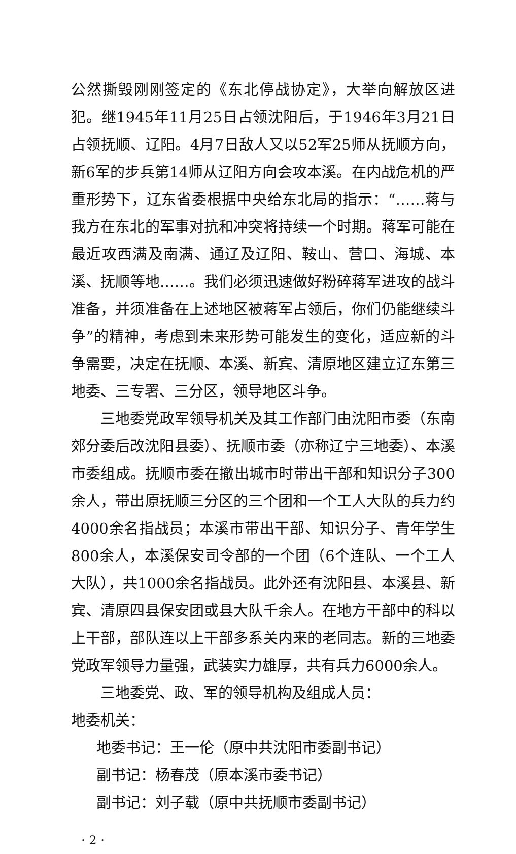公然撕毁刚刚签定的《东北停战协定》，大举向解放区进犯。继1945年11月25日占领沈阳后，于1946年3月21日占领抚顺、辽阳。4月7日敌人又以52军25师从抚顺方向，新6军的步兵第14师从辽阳方向会攻本溪。在内战危机的严重形势下，辽东省委根据中央给东北局的指示：“……蒋与我方在东北的军事对抗和冲突将持续一个时期。蒋军可能在最近攻西满及南满、通辽及辽阳、鞍山、营口、海城、本溪、抚顺等地……。我们必须迅速做好粉碎蒋军进攻的战斗准备，并须准备在上述地区被蒋军占领后，你们仍能继续斗争”的精神，考虑到未来形势可能发生的变化，适应新的斗争需要，决定在抚顺、本溪、新宾、清原地区建立辽东第三地委、三专署、三分区，领导地区斗争。
三地委党政军领导机关及其工作部门由沈阳市委（东南郊分委后改沈阳县委）、抚顺市委（亦称辽宁三地委）、本溪市委组成。抚顺市委在撤出城市时带出干部和知识分子300余人，带出原抚顺三分区的三个团和一个工人大队的兵力约4000余名指战员；本溪市带出干部、知识分子、青年学生800余人，本溪保安司令部的一个团（6个连队、一个工人大队），共1000余名指战员。此外还有沈阳县、本溪县、新宾、清原四县保安团或县大队千余人。在地方干部中的科以上干部，部队连以上干部多系关内来的老同志。新的三地委党政军领导力量强，武装实力雄厚，共有兵力6000余人。
三地委党、政、军的领导机构及组成人员：
地委机关：
地委书记：王一伦（原中共沈阳市委副书记）
副书记：杨春茂（原本溪市委书记）
副书记：刘子载（原中共抚顺市委副书记）
· 2 ·